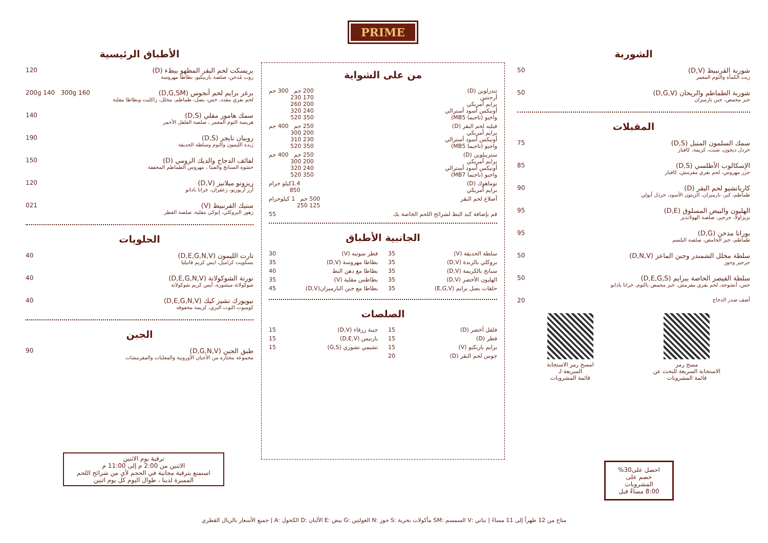PRIME
الشوربة
شوربة القرنبيط (D,V)
زيت الكمأة والثوم المعمر
50
شوربة الطماطم والريحان (D,G,V)
خبز محمص، جبن بارميزان
50
المقبلات
سمك السلمون المتبل (D,S)
خردل ديجون، شبت، كريمة، كافيار
75
الإسكالوب الأطلسي (D,S)
جزر مهروس، لحم بقري مقرمش، كافيار
85
كارباتشيو لحم البقر (D)
طماطم، كبر، بارميزان، الزيتون الأسود، خردل أيولي
90
الهليون والبيض المسلوق (D,E)
بريزاولا، جرجير، صلصة الهولانديز
95
بوراتا مدخن (D,G)
طماطم، خبز الحامض، صلصة البلسم
95
سلطة مخلل الشمندر وجبن الماعز (D,N,V)
جرجير وجوز
50
سلطة القيصر الخاصة ببرايم (D,E,G,S)
خس، أنشوجة، لحم بقري مقرمش، خبز محمص بالثوم، جرانا بادانو
50
أضف صدر الدجاج
20
مسح رمز
الاستجابة السريعة للبحث عن
قائمة المشروبات
امسح رمز الاستجابة
السريعة لـ
قائمة المشروبات
من على الشواية
تندرلوين (D)
أرجنتين
برايم أمريكي
أونيكس أسود أسترالي
واجيو (تاجيما MB5)
200 جم 300 جم
170 230
200 260
240 320
350 520
فيليه لحم البقر (D)
برايم أمريكي
أونيكس أسود أسترالي
واجيو (تاجيما MB5)
250 جم 400 جم
200 300
230 310
350 520
ستريبلوين (D)
برايم أمريكي
أونيكس أسود أسترالي
واجيو (تاجيما MB7)
250 جم 400 جم
200 300
240 320
350 520
توماهوك (D)
برايم أمريكي
1.4كيلو جرام
850
أضلاع لحم البقر 500 جم 1 كيلوجرام
125 250
قم بإضافة كبد البط لشرائح اللحم الخاصة بك
55
الجانبية الأطباق
سلطة الحديقة (V) 35
بروكلي بالزبدة (D,V) 35
سبانخ بالكريمة (D,V) 35
الهليون الأخضر (D,V) 35
حلقات بصل برايم (E,G,V) 35
فطر سوتيه (V) 30
بطاطا مهروسة (D,V) 35
بطاطا مع دهن البط 40
بطاطس مقلية (V) 35
بطاطا مع جبن البارميزان(D,V) 45
الصلصات
فلفل أخضر (D) 15
فطر (D) 15
برايم باربكيو (V) 15
جوس لحم البقر (D) 20
جبنة زرقاء (D,V) 15
بارنيس (D,E,V) 15
تشيمي تشوري (G,S) 15
الأطباق الرئيسية
بريسكت لحم البقر المطهو ببطء (D)
روب مُدخن، صلصة باربيكيو، بطاطا مهروسة
120
برغر برايم لحم أنجوس (D,G,SM)
لحم بقري مقدد، خس، بصل، طماطم، مخلل، راكليت وبطاطا مقلية
200g 140 300g 160
سمك هامور مقلي (D,S)
هريسة الثوم المعمر ، صلصة الفلفل الأحمر
140
روبيان تايجر (D,S)
زبدة الليمون والثوم وسلطة الحديقة
190
لفائف الدجاج والديك الرومي (D)
حشوة السبانخ والفيتا ، مهروس الطماطم المجففة
150
ريزوتو ميلانيز (D,V)
أرز أربوريو، زعفران، جرانا بادانو
120
ستيك القرنبيط (V)
زهور البروكلي، إنوكي مقلية، صلصة الفطر
021
الحلويات
تارت الليمون (D,E,G,N,V)
بسكويت كراميل، ايس كريم فانيليا
40
تورتة الشوكولاتة (D,E,G,N,V)
شوكولاتة مبشورة، آيس كريم شوكولاتة
40
نيويورك تشيز كيك (D,E,G,N,V)
كومبوت التوت البري، كريمة مخفوقة
40
الجبن
طبق الجبن (D,G,N,V)
مجموعة مختارة من الأجبان الأوروبية والمعلبات والمقرمشات
90
ترقية يوم الاثنين
الاثنين من 2:00 م إلى 11:00 م
استمتع بترقية مجانية في الحجم لأي من شرائح اللحم
المميزة لدينا ، طوال اليوم كل يوم اثنين
احصل على30%
خصم على
المشروبات
8:00 مساءً قبل
متاح من 12 ظهراً إلى 11 مساءً | نباتي :V السمسم :SM مأكولات بحرية :S جوز :N الغولتين :G بيض :E الألبان :D الكحول :A | جميع الأسعار بالريال القطري